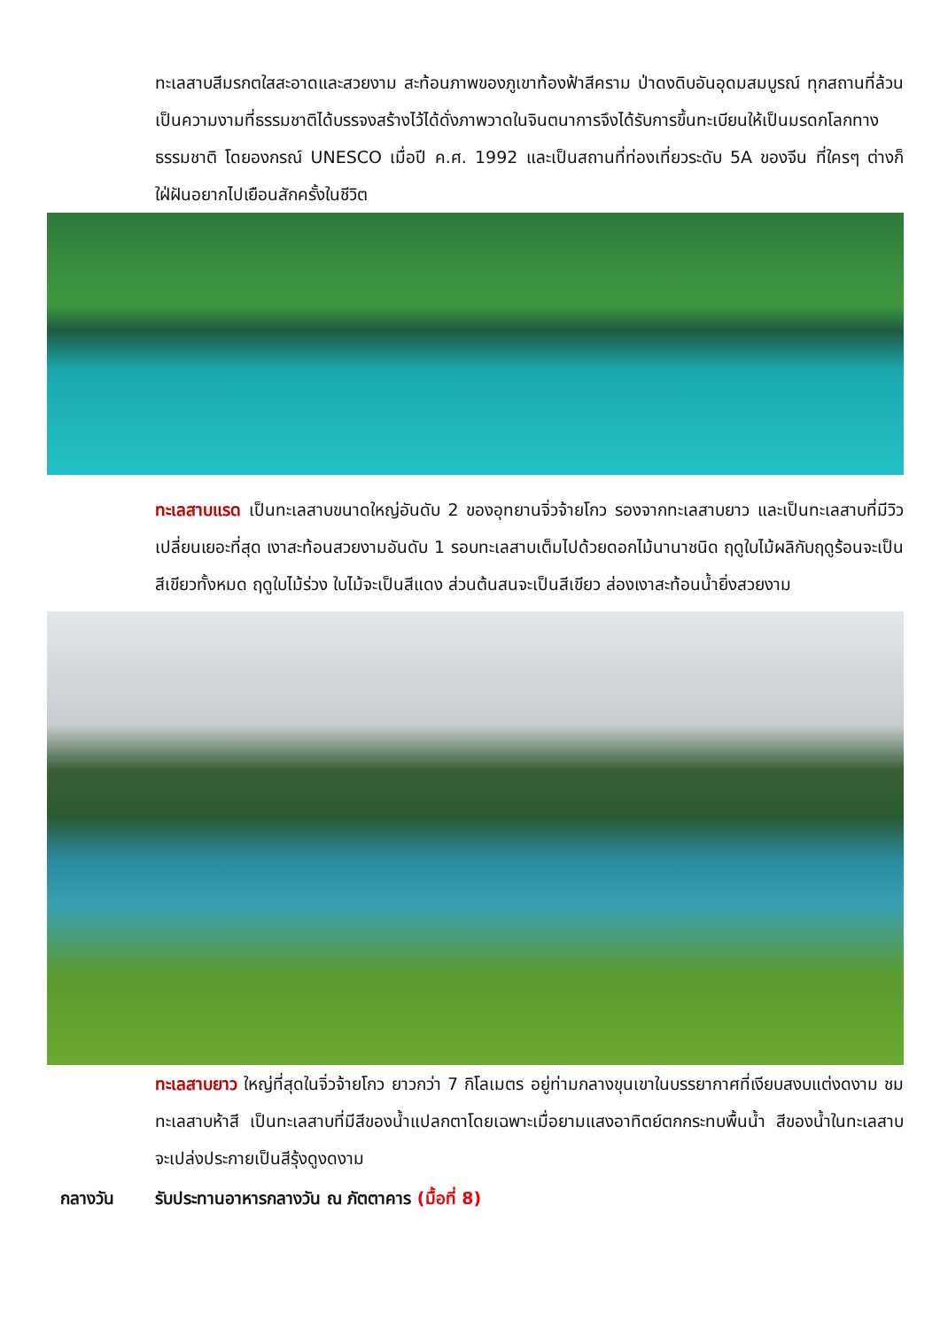ทะเลสาบสีมรกตใสสะอาดและสวยงาม สะท้อนภาพของภูเขาท้องฟ้าสีคราม ป่าดงดิบอันอุดมสมบูรณ์ ทุกสถานที่ล้วนเป็นความงามที่ธรรมชาติได้บรรจงสร้างไว้ได้ดั่งภาพวาดในจินตนาการจึงได้รับการขึ้นทะเบียนให้เป็นมรดกโลกทางธรรมชาติ โดยองกรณ์ UNESCO เมื่อปี ค.ศ. 1992 และเป็นสถานที่ท่องเที่ยวระดับ 5A ของจีน ที่ใครๆ ต่างก็ใฝ่ฝันอยากไปเยือนสักครั้งในชีวิต
ทะเลสาบแรด เป็นทะเลสาบขนาดใหญ่อันดับ 2 ของอุทยานจิ่วจ้ายโกว รองจากทะเลสาบยาว และเป็นทะเลสาบที่มีวิวเปลี่ยนเยอะที่สุด เงาสะท้อนสวยงามอันดับ 1 รอบทะเลสาบเต็มไปด้วยดอกไม้นานาชนิด ฤดูใบไม้ผลิกับฤดูร้อนจะเป็นสีเขียวทั้งหมด ฤดูใบไม้ร่วง ใบไม้จะเป็นสีแดง ส่วนต้นสนจะเป็นสีเขียว ส่องเงาสะท้อนน้ำยิ่งสวยงาม
ทะเลสาบยาว ใหญ่ที่สุดในจิ่วจ้ายโกว ยาวกว่า 7 กิโลเมตร อยู่ท่ามกลางขุนเขาในบรรยากาศที่เงียบสงบแต่งดงาม ชม ทะเลสาบห้าสี เป็นทะเลสาบที่มีสีของน้ำแปลกตาโดยเฉพาะเมื่อยามแสงอาทิตย์ตกกระทบพื้นน้ำ สีของน้ำในทะเลสาบจะเปล่งประกายเป็นสีรุ้งดูงดงาม
กลางวัน รับประทานอาหารกลางวัน ณ ภัตตาคาร (มื้อที่ 8)